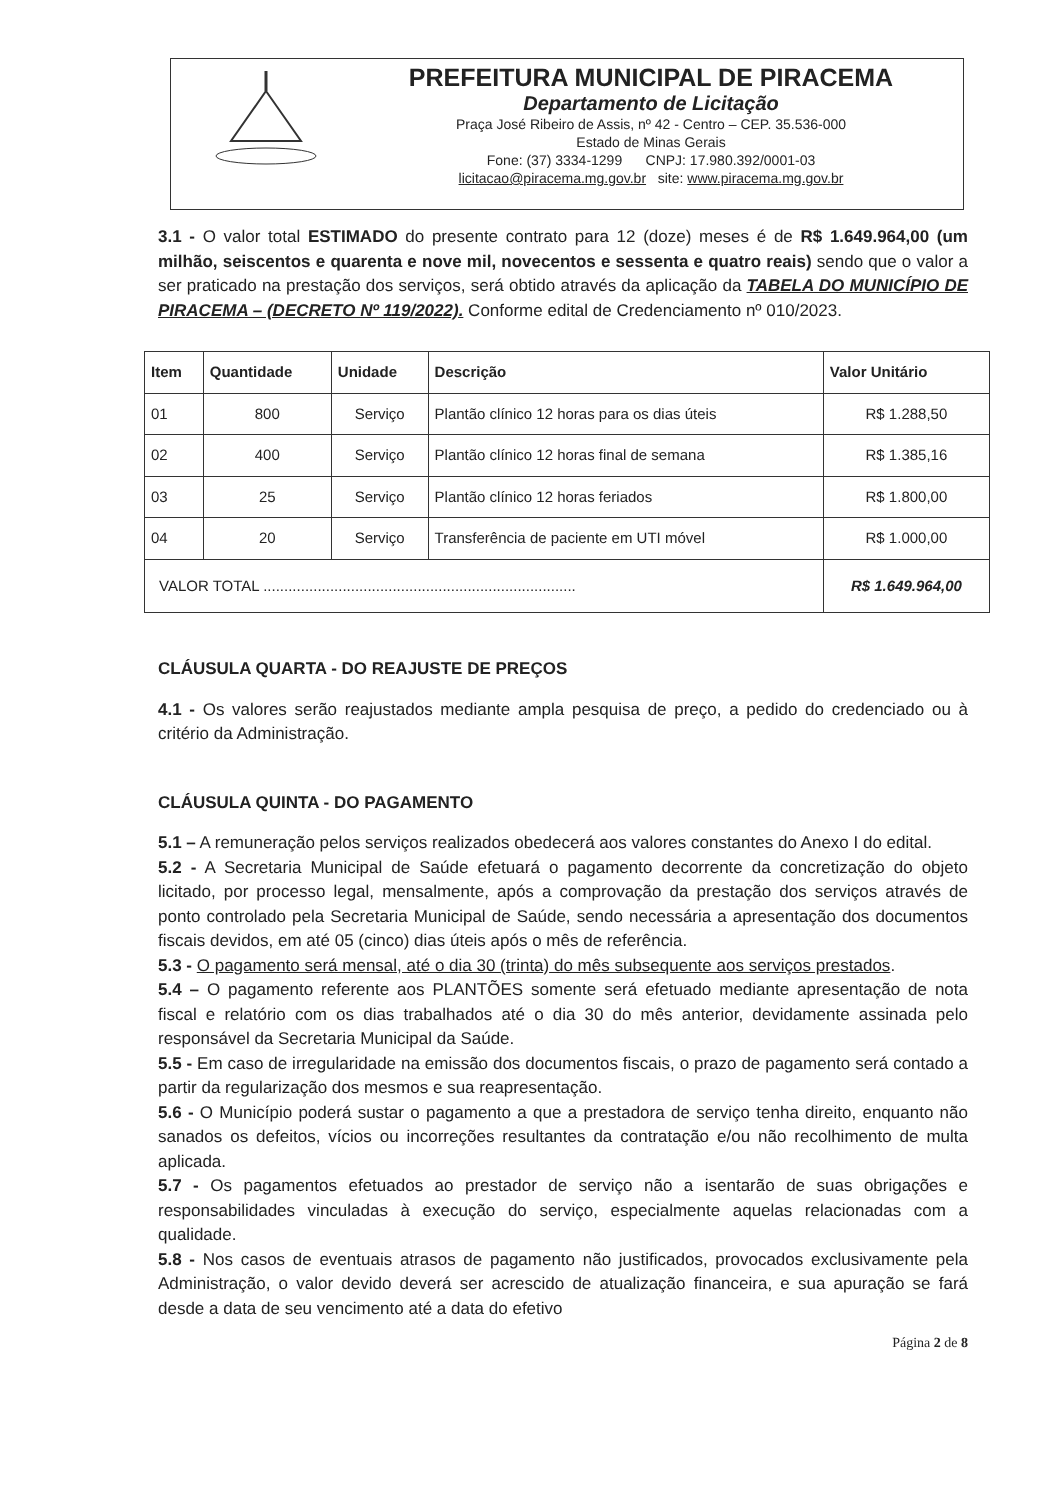PREFEITURA MUNICIPAL DE PIRACEMA
Departamento de Licitação
Praça José Ribeiro de Assis, nº 42 - Centro – CEP. 35.536-000
Estado de Minas Gerais
Fone: (37) 3334-1299 CNPJ: 17.980.392/0001-03
licitacao@piracema.mg.gov.br site: www.piracema.mg.gov.br
3.1 - O valor total ESTIMADO do presente contrato para 12 (doze) meses é de R$ 1.649.964,00 (um milhão, seiscentos e quarenta e nove mil, novecentos e sessenta e quatro reais) sendo que o valor a ser praticado na prestação dos serviços, será obtido através da aplicação da TABELA DO MUNICÍPIO DE PIRACEMA – (DECRETO Nº 119/2022). Conforme edital de Credenciamento nº 010/2023.
| Item | Quantidade | Unidade | Descrição | Valor Unitário |
| --- | --- | --- | --- | --- |
| 01 | 800 | Serviço | Plantão clínico 12 horas para os dias úteis | R$ 1.288,50 |
| 02 | 400 | Serviço | Plantão clínico 12 horas final de semana | R$ 1.385,16 |
| 03 | 25 | Serviço | Plantão clínico 12 horas feriados | R$ 1.800,00 |
| 04 | 20 | Serviço | Transferência de paciente em UTI móvel | R$ 1.000,00 |
| VALOR TOTAL ........................................................................... | | | | R$ 1.649.964,00 |
CLÁUSULA QUARTA - DO REAJUSTE DE PREÇOS
4.1 - Os valores serão reajustados mediante ampla pesquisa de preço, a pedido do credenciado ou à critério da Administração.
CLÁUSULA QUINTA - DO PAGAMENTO
5.1 – A remuneração pelos serviços realizados obedecerá aos valores constantes do Anexo I do edital.
5.2 - A Secretaria Municipal de Saúde efetuará o pagamento decorrente da concretização do objeto licitado, por processo legal, mensalmente, após a comprovação da prestação dos serviços através de ponto controlado pela Secretaria Municipal de Saúde, sendo necessária a apresentação dos documentos fiscais devidos, em até 05 (cinco) dias úteis após o mês de referência.
5.3 - O pagamento será mensal, até o dia 30 (trinta) do mês subsequente aos serviços prestados.
5.4 – O pagamento referente aos PLANTÕES somente será efetuado mediante apresentação de nota fiscal e relatório com os dias trabalhados até o dia 30 do mês anterior, devidamente assinada pelo responsável da Secretaria Municipal da Saúde.
5.5 - Em caso de irregularidade na emissão dos documentos fiscais, o prazo de pagamento será contado a partir da regularização dos mesmos e sua reapresentação.
5.6 - O Município poderá sustar o pagamento a que a prestadora de serviço tenha direito, enquanto não sanados os defeitos, vícios ou incorreções resultantes da contratação e/ou não recolhimento de multa aplicada.
5.7 - Os pagamentos efetuados ao prestador de serviço não a isentarão de suas obrigações e responsabilidades vinculadas à execução do serviço, especialmente aquelas relacionadas com a qualidade.
5.8 - Nos casos de eventuais atrasos de pagamento não justificados, provocados exclusivamente pela Administração, o valor devido deverá ser acrescido de atualização financeira, e sua apuração se fará desde a data de seu vencimento até a data do efetivo
Página 2 de 8